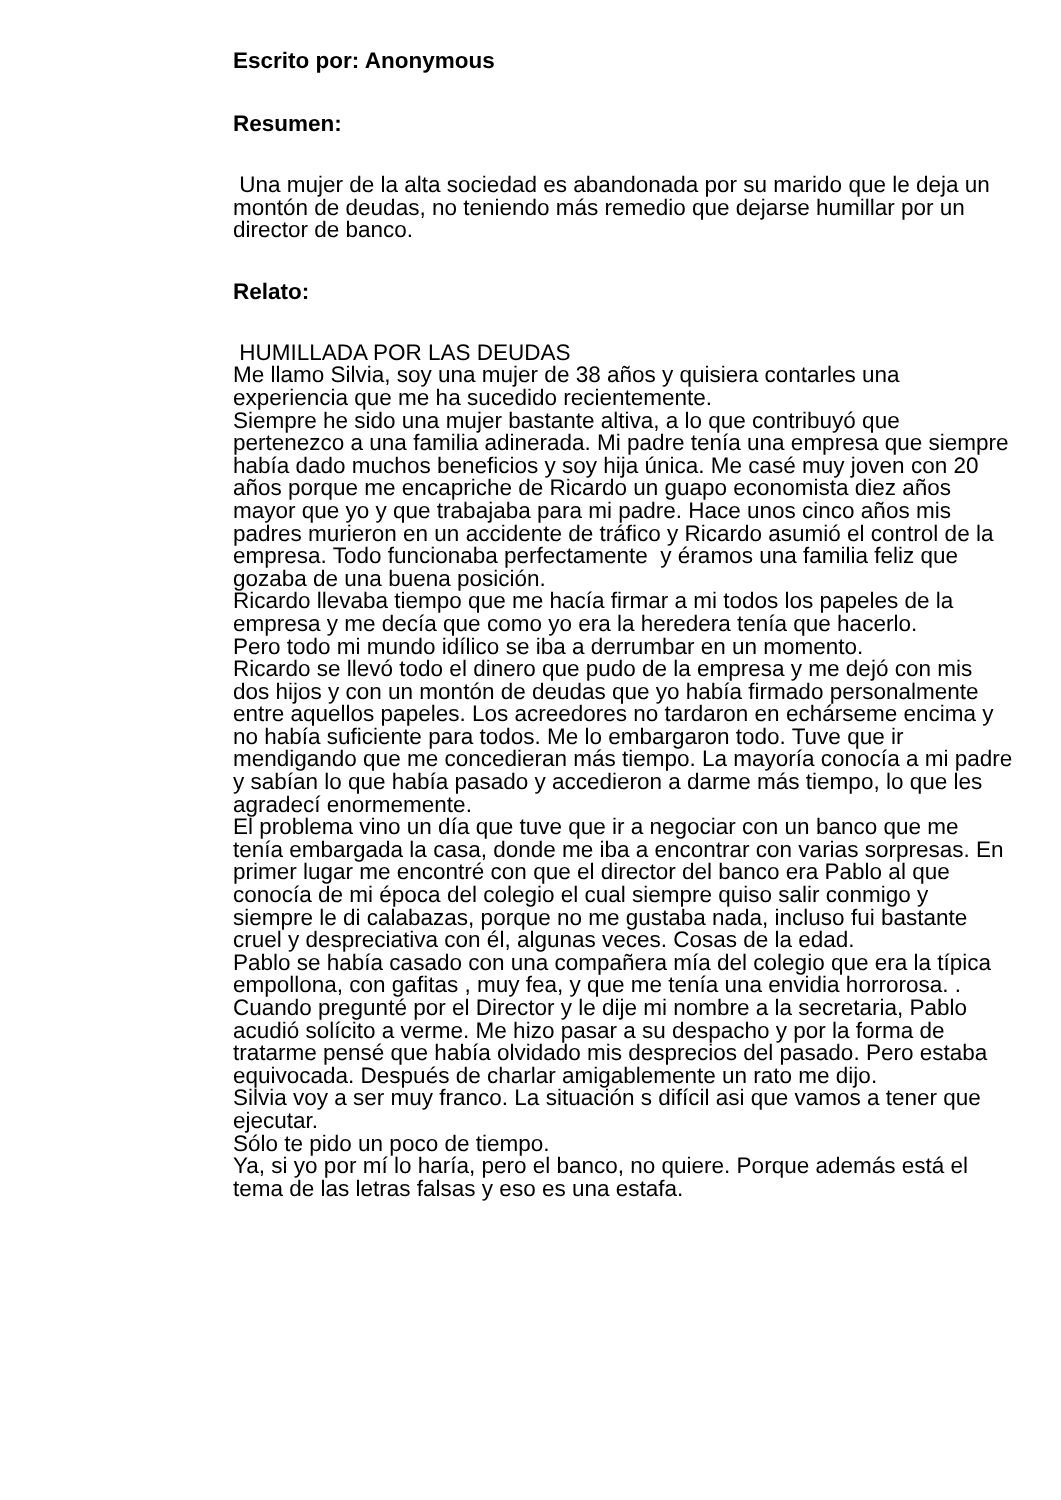Escrito por: Anonymous
Resumen:
Una mujer de la alta sociedad es abandonada por su marido que le deja un montón de deudas, no teniendo más remedio que dejarse humillar por un director de banco.
Relato:
HUMILLADA POR LAS DEUDAS
Me llamo Silvia, soy una mujer de 38 años y quisiera contarles una experiencia que me ha sucedido recientemente.
Siempre he sido una mujer bastante altiva, a lo que contribuyó que pertenezco a una familia adinerada. Mi padre tenía una empresa que siempre había dado muchos beneficios y soy hija única. Me casé muy joven con 20 años porque me encapriche de Ricardo un guapo economista diez años mayor que yo y que trabajaba para mi padre. Hace unos cinco años mis padres murieron en un accidente de tráfico y Ricardo asumió el control de la empresa. Todo funcionaba perfectamente y éramos una familia feliz que gozaba de una buena posición.
Ricardo llevaba tiempo que me hacía firmar a mi todos los papeles de la empresa y me decía que como yo era la heredera tenía que hacerlo.
Pero todo mi mundo idílico se iba a derrumbar en un momento.
Ricardo se llevó todo el dinero que pudo de la empresa y me dejó con mis dos hijos y con un montón de deudas que yo había firmado personalmente entre aquellos papeles. Los acreedores no tardaron en echárseme encima y no había suficiente para todos. Me lo embargaron todo. Tuve que ir mendigando que me concedieran más tiempo. La mayoría conocía a mi padre y sabían lo que había pasado y accedieron a darme más tiempo, lo que les agradecí enormemente.
El problema vino un día que tuve que ir a negociar con un banco que me tenía embargada la casa, donde me iba a encontrar con varias sorpresas. En primer lugar me encontré con que el director del banco era Pablo al que conocía de mi época del colegio el cual siempre quiso salir conmigo y siempre le di calabazas, porque no me gustaba nada, incluso fui bastante cruel y despreciativa con él, algunas veces. Cosas de la edad.
Pablo se había casado con una compañera mía del colegio que era la típica empollona, con gafitas , muy fea, y que me tenía una envidia horrorosa. .
Cuando pregunté por el Director y le dije mi nombre a la secretaria, Pablo acudió solícito a verme. Me hizo pasar a su despacho y por la forma de tratarme pensé que había olvidado mis desprecios del pasado. Pero estaba equivocada. Después de charlar amigablemente un rato me dijo.
Silvia voy a ser muy franco. La situación s difícil asi que vamos a tener que ejecutar.
Sólo te pido un poco de tiempo.
Ya, si yo por mí lo haría, pero el banco, no quiere. Porque además está el tema de las letras falsas y eso es una estafa.